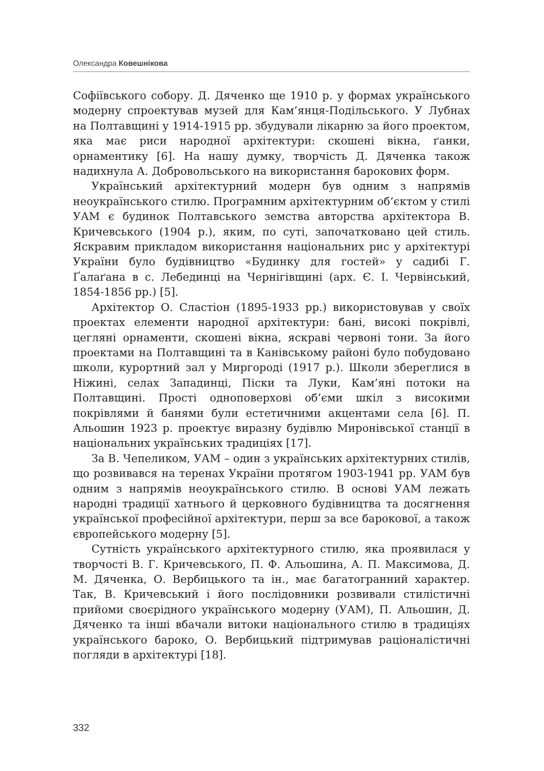Олександра Ковешнікова
Софіївського собору. Д. Дяченко ще 1910 р. у формах українського модерну спроектував музей для Кам’янця-Подільського. У Лубнах на Полтавщині у 1914-1915 рр. збудували лікарню за його проектом, яка має риси народної архітектури: скошені вікна, ґанки, орнаментику [6]. На нашу думку, творчість Д. Дяченка також надихнула А. Добровольського на використання барокових форм.
Український архітектурний модерн був одним з напрямів неоукраїнського стилю. Програмним архітектурним об’єктом у стилі УАМ є будинок Полтавського земства авторства архітектора В. Кричевського (1904 р.), яким, по суті, започатковано цей стиль. Яскравим прикладом використання національних рис у архітектурі України було будівництво «Будинку для гостей» у садибі Г. Ґалаґана в с. Лебединці на Чернігівщині (арх. Є. І. Червінський, 1854-1856 рр.) [5].
Архітектор О. Сластіон (1895-1933 рр.) використовував у своїх проектах елементи народної архітектури: бані, високі покрівлі, цегляні орнаменти, скошені вікна, яскраві червоні тони. За його проектами на Полтавщині та в Канівському районі було побудовано школи, курортний зал у Миргороді (1917 р.). Школи збереглися в Ніжині, селах Западинці, Піски та Луки, Кам’яні потоки на Полтавщині. Прості одноповерхові об’єми шкіл з високими покрівлями й банями були естетичними акцентами села [6]. П. Альошин 1923 р. проектує виразну будівлю Миронівської станції в національних українських традиціях [17].
За В. Чепеликом, УАМ – один з українських архітектурних стилів, що розвивався на теренах України протягом 1903-1941 рр. УАМ був одним з напрямів неоукраїнського стилю. В основі УАМ лежать народні традиції хатнього й церковного будівництва та досягнення української професійної архітектури, перш за все барокової, а також європейського модерну [5].
Сутність українського архітектурного стилю, яка проявилася у творчості В. Г. Кричевського, П. Ф. Альошина, А. П. Максимова, Д. М. Дяченка, О. Вербицького та ін., має багатогранний характер. Так, В. Кричевський і його послідовники розвивали стилістичні прийоми своєрідного українського модерну (УАМ), П. Альошин, Д. Дяченко та інші вбачали витоки національного стилю в традиціях українського бароко, О. Вербицький підтримував раціоналістичні погляди в архітектурі [18].
332